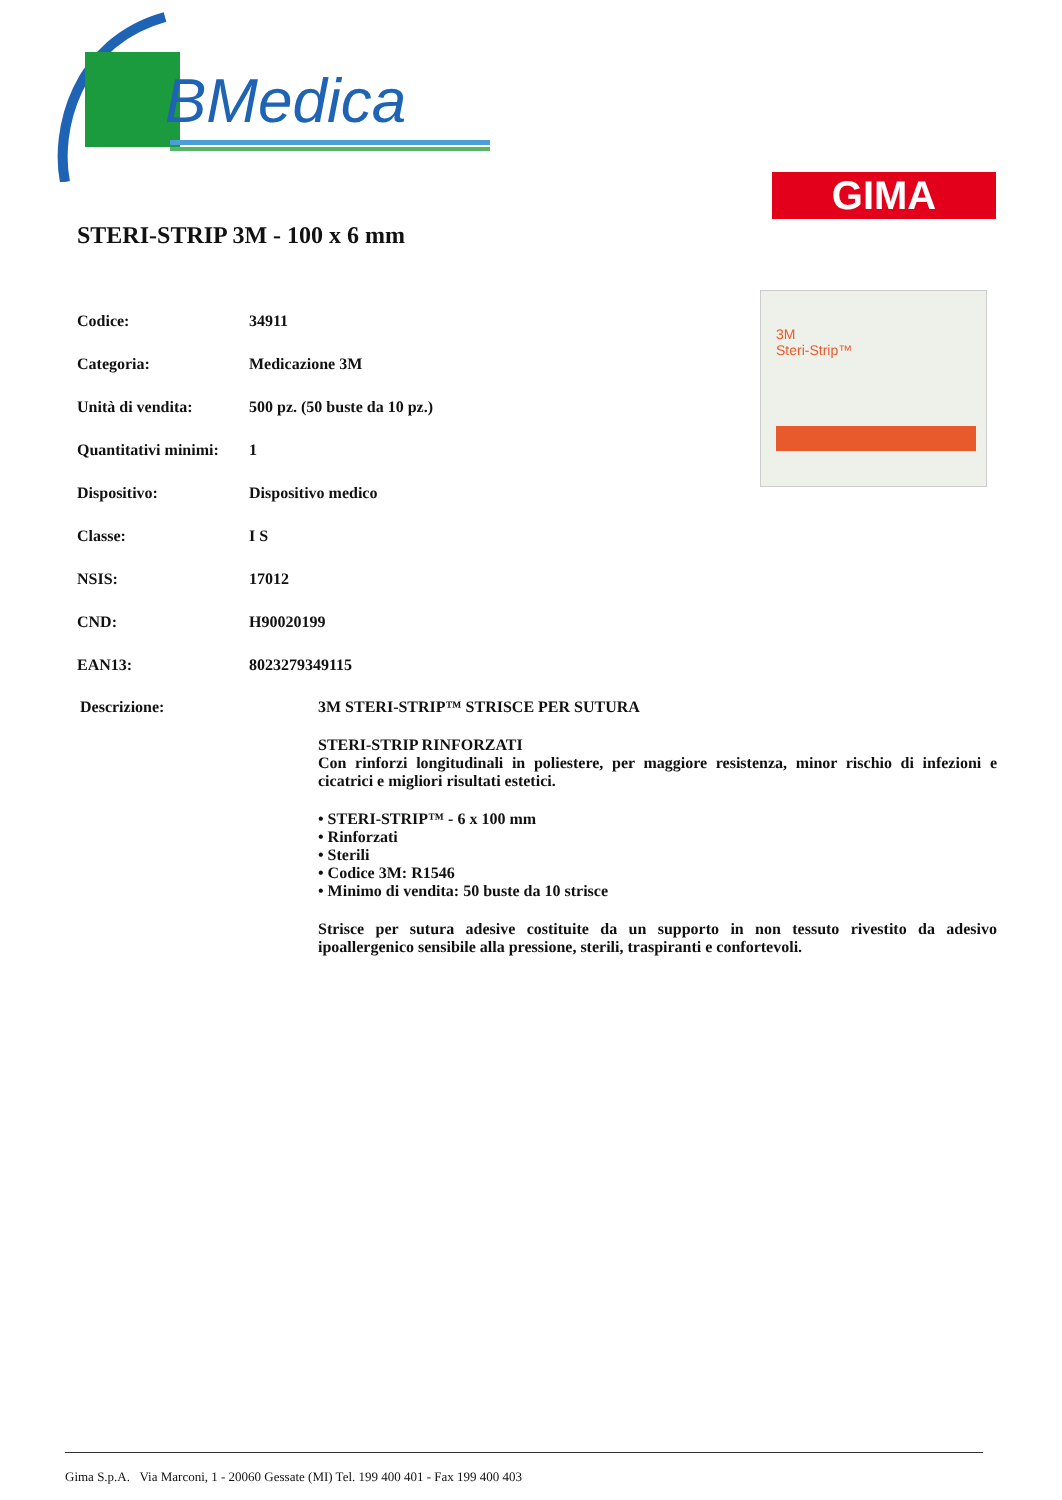BMedica
GIMA
3M
Steri-Strip™
STERI-STRIP 3M - 100 x 6 mm
| Codice: | 34911 |
| Categoria: | Medicazione 3M |
| Unità di vendita: | 500 pz. (50 buste da 10 pz.) |
| Quantitativi minimi: | 1 |
| Dispositivo: | Dispositivo medico |
| Classe: | I S |
| NSIS: | 17012 |
| CND: | H90020199 |
| EAN13: | 8023279349115 |
Descrizione: 3M STERI-STRIP™ STRISCE PER SUTURA
STERI-STRIP RINFORZATI
Con rinforzi longitudinali in poliestere, per maggiore resistenza, minor rischio di infezioni e cicatrici e migliori risultati estetici.
• STERI-STRIP™ - 6 x 100 mm
• Rinforzati
• Sterili
• Codice 3M: R1546
• Minimo di vendita: 50 buste da 10 strisce
Strisce per sutura adesive costituite da un supporto in non tessuto rivestito da adesivo ipoallergenico sensibile alla pressione, sterili, traspiranti e confortevoli.
Gima S.p.A. Via Marconi, 1 - 20060 Gessate (MI) Tel. 199 400 401 - Fax 199 400 403